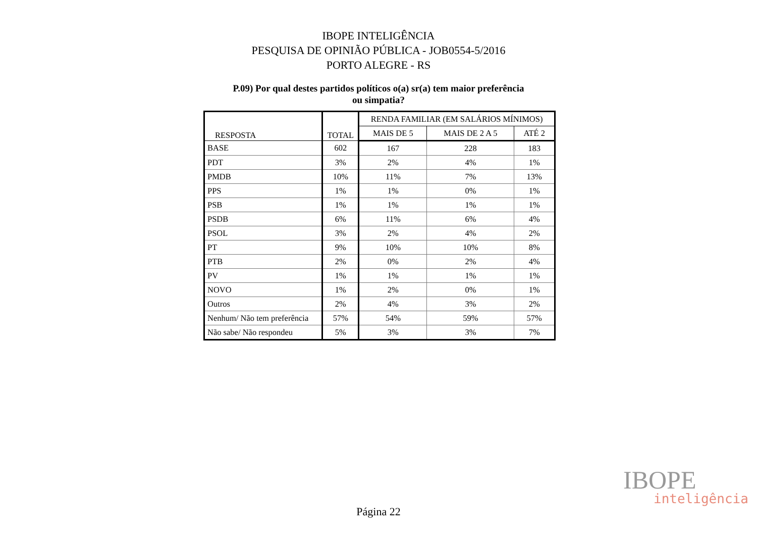IBOPE INTELIGÊNCIA
PESQUISA DE OPINIÃO PÚBLICA - JOB0554-5/2016
PORTO ALEGRE - RS
P.09) Por qual destes partidos políticos o(a) sr(a) tem maior preferência
ou simpatia?
| RESPOSTA | TOTAL | RENDA FAMILIAR (EM SALÁRIOS MÍNIMOS) | | |
| --- | --- | --- | --- | --- |
| | | MAIS DE 5 | MAIS DE 2 A 5 | ATÉ 2 |
| BASE | 602 | 167 | 228 | 183 |
| PDT | 3% | 2% | 4% | 1% |
| PMDB | 10% | 11% | 7% | 13% |
| PPS | 1% | 1% | 0% | 1% |
| PSB | 1% | 1% | 1% | 1% |
| PSDB | 6% | 11% | 6% | 4% |
| PSOL | 3% | 2% | 4% | 2% |
| PT | 9% | 10% | 10% | 8% |
| PTB | 2% | 0% | 2% | 4% |
| PV | 1% | 1% | 1% | 1% |
| NOVO | 1% | 2% | 0% | 1% |
| Outros | 2% | 4% | 3% | 2% |
| Nenhum/ Não tem preferência | 57% | 54% | 59% | 57% |
| Não sabe/ Não respondeu | 5% | 3% | 3% | 7% |
IBOPE
inteligência
Página 22